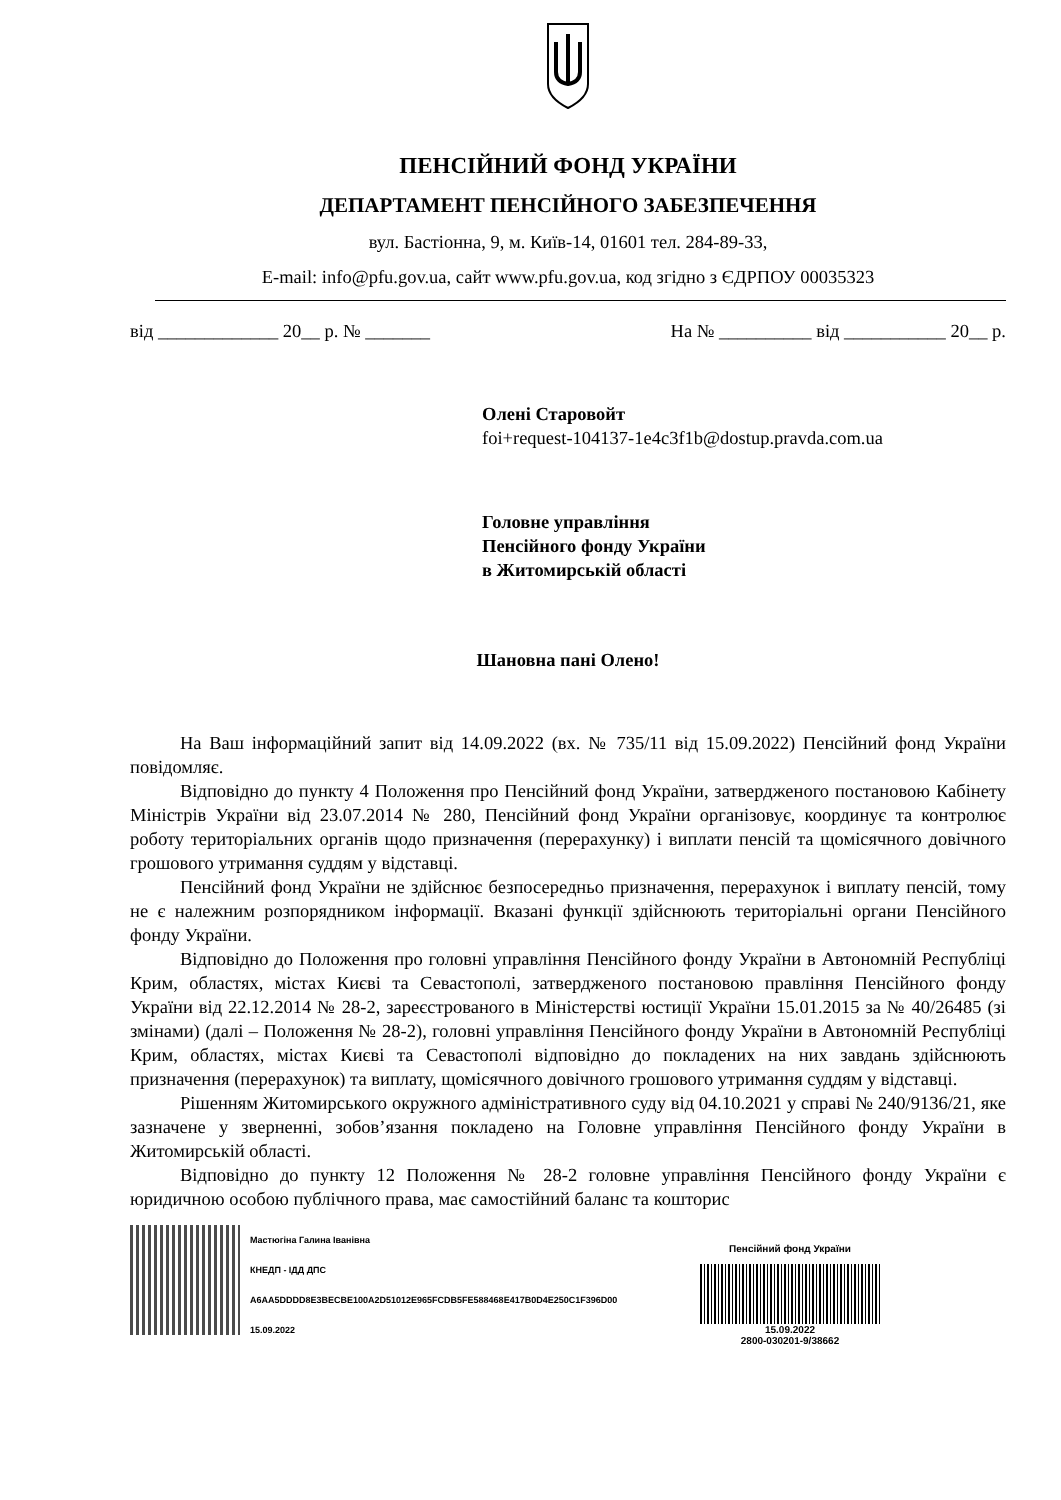ПЕНСІЙНИЙ ФОНД УКРАЇНИ
ДЕПАРТАМЕНТ ПЕНСІЙНОГО ЗАБЕЗПЕЧЕННЯ
вул. Бастіонна, 9, м. Київ-14, 01601 тел. 284-89-33,
E-mail: info@pfu.gov.ua, сайт www.pfu.gov.ua, код згідно з ЄДРПОУ 00035323
від _____________ 20__ р. № _______ На № __________ від ___________ 20__ р.
Олені Старовойт
foi+request-104137-1e4c3f1b@dostup.pravda.com.ua
Головне управління
Пенсійного фонду України
в Житомирській області
Шановна пані Олено!
На Ваш інформаційний запит від 14.09.2022 (вх. № 735/11 від 15.09.2022) Пенсійний фонд України повідомляє.
Відповідно до пункту 4 Положення про Пенсійний фонд України, затвердженого постановою Кабінету Міністрів України від 23.07.2014 № 280, Пенсійний фонд України організовує, координує та контролює роботу територіальних органів щодо призначення (перерахунку) і виплати пенсій та щомісячного довічного грошового утримання суддям у відставці.
Пенсійний фонд України не здійснює безпосередньо призначення, перерахунок і виплату пенсій, тому не є належним розпорядником інформації. Вказані функції здійснюють територіальні органи Пенсійного фонду України.
Відповідно до Положення про головні управління Пенсійного фонду України в Автономній Республіці Крим, областях, містах Києві та Севастополі, затвердженого постановою правління Пенсійного фонду України від 22.12.2014 № 28-2, зареєстрованого в Міністерстві юстиції України 15.01.2015 за № 40/26485 (зі змінами) (далі – Положення № 28-2), головні управління Пенсійного фонду України в Автономній Республіці Крим, областях, містах Києві та Севастополі відповідно до покладених на них завдань здійснюють призначення (перерахунок) та виплату, щомісячного довічного грошового утримання суддям у відставці.
Рішенням Житомирського окружного адміністративного суду від 04.10.2021 у справі № 240/9136/21, яке зазначене у зверненні, зобов’язання покладено на Головне управління Пенсійного фонду України в Житомирській області.
Відповідно до пункту 12 Положення № 28-2 головне управління Пенсійного фонду України є юридичною особою публічного права, має самостійний баланс та кошторис
Мастюгіна Галина Іванівна
КНЕДП - ІДД ДПС
A6AA5DDDD8E3BECBE100A2D51012E965FCDB5FE588468E417B0D4E250C1F396D00
15.09.2022
Пенсійний фонд України
15.09.2022
2800-030201-9/38662